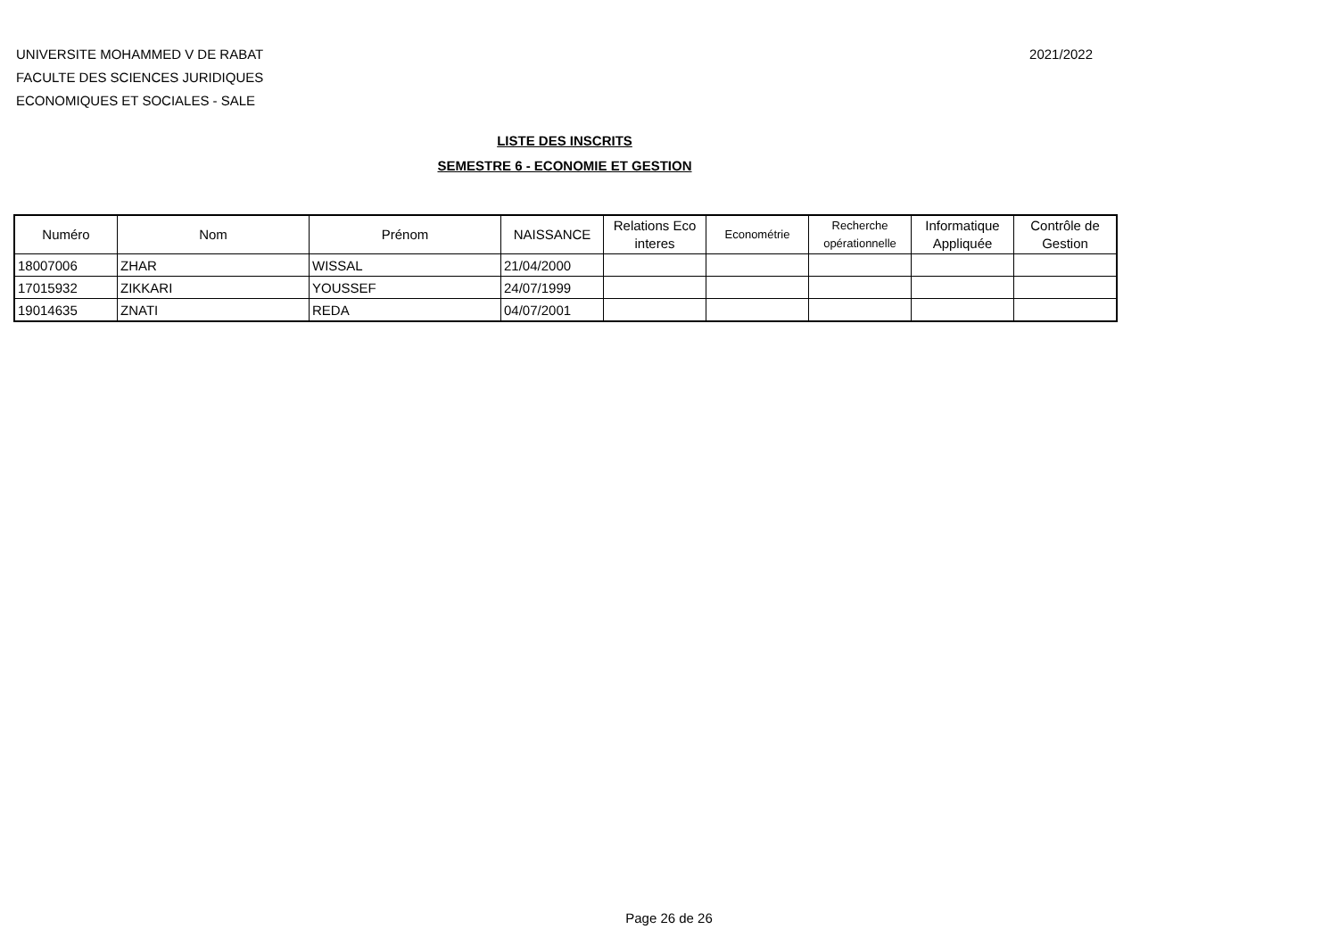UNIVERSITE MOHAMMED V DE RABAT
FACULTE DES SCIENCES JURIDIQUES
ECONOMIQUES ET SOCIALES - SALE
2021/2022
LISTE DES INSCRITS
SEMESTRE 6 - ECONOMIE ET GESTION
| Numéro | Nom | Prénom | NAISSANCE | Relations Eco interes | Econométrie | Recherche opérationnelle | Informatique Appliquée | Contrôle de Gestion |
| --- | --- | --- | --- | --- | --- | --- | --- | --- |
| 18007006 | ZHAR | WISSAL | 21/04/2000 | | | | | |
| 17015932 | ZIKKARI | YOUSSEF | 24/07/1999 | | | | | |
| 19014635 | ZNATI | REDA | 04/07/2001 | | | | | |
Page 26 de 26